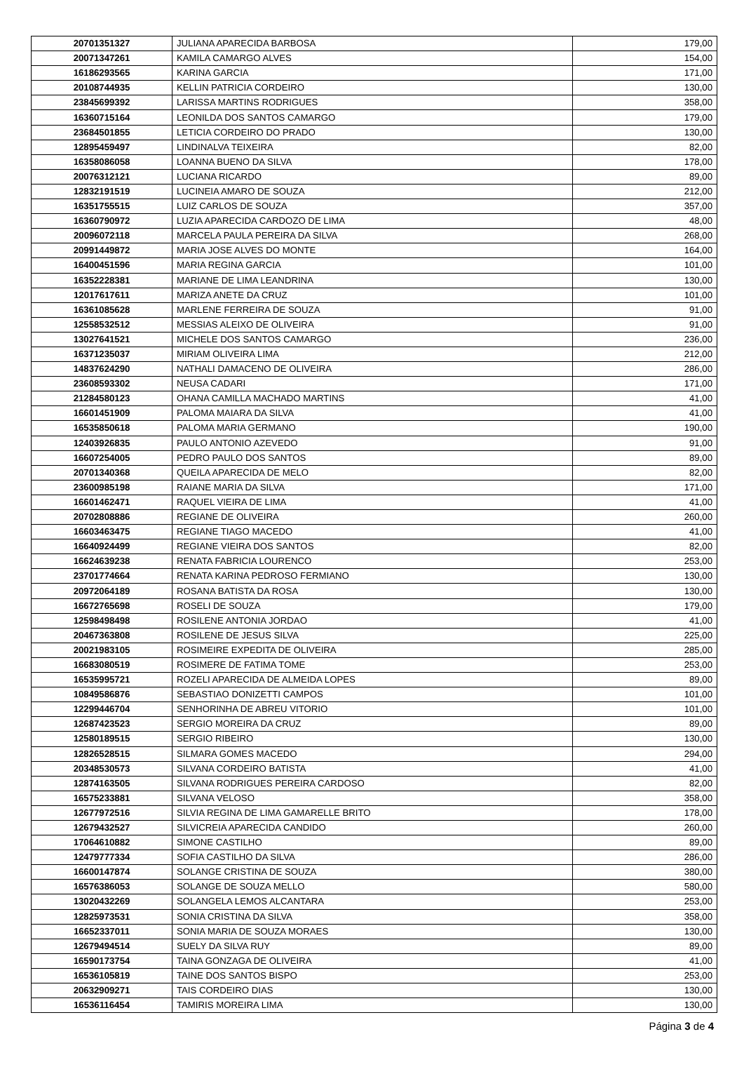| 20701351327 | JULIANA APARECIDA BARBOSA | 179,00 |
| 20071347261 | KAMILA CAMARGO ALVES | 154,00 |
| 16186293565 | KARINA GARCIA | 171,00 |
| 20108744935 | KELLIN PATRICIA CORDEIRO | 130,00 |
| 23845699392 | LARISSA MARTINS RODRIGUES | 358,00 |
| 16360715164 | LEONILDA DOS SANTOS CAMARGO | 179,00 |
| 23684501855 | LETICIA CORDEIRO DO PRADO | 130,00 |
| 12895459497 | LINDINALVA TEIXEIRA | 82,00 |
| 16358086058 | LOANNA BUENO DA SILVA | 178,00 |
| 20076312121 | LUCIANA RICARDO | 89,00 |
| 12832191519 | LUCINEIA AMARO DE SOUZA | 212,00 |
| 16351755515 | LUIZ CARLOS DE SOUZA | 357,00 |
| 16360790972 | LUZIA APARECIDA CARDOZO DE LIMA | 48,00 |
| 20096072118 | MARCELA PAULA PEREIRA DA SILVA | 268,00 |
| 20991449872 | MARIA JOSE ALVES DO MONTE | 164,00 |
| 16400451596 | MARIA REGINA GARCIA | 101,00 |
| 16352228381 | MARIANE DE LIMA LEANDRINA | 130,00 |
| 12017617611 | MARIZA ANETE DA CRUZ | 101,00 |
| 16361085628 | MARLENE FERREIRA DE SOUZA | 91,00 |
| 12558532512 | MESSIAS ALEIXO DE OLIVEIRA | 91,00 |
| 13027641521 | MICHELE DOS SANTOS CAMARGO | 236,00 |
| 16371235037 | MIRIAM OLIVEIRA LIMA | 212,00 |
| 14837624290 | NATHALI DAMACENO DE OLIVEIRA | 286,00 |
| 23608593302 | NEUSA CADARI | 171,00 |
| 21284580123 | OHANA CAMILLA MACHADO MARTINS | 41,00 |
| 16601451909 | PALOMA MAIARA DA SILVA | 41,00 |
| 16535850618 | PALOMA MARIA GERMANO | 190,00 |
| 12403926835 | PAULO ANTONIO AZEVEDO | 91,00 |
| 16607254005 | PEDRO PAULO DOS SANTOS | 89,00 |
| 20701340368 | QUEILA APARECIDA DE MELO | 82,00 |
| 23600985198 | RAIANE MARIA DA SILVA | 171,00 |
| 16601462471 | RAQUEL VIEIRA DE LIMA | 41,00 |
| 20702808886 | REGIANE DE OLIVEIRA | 260,00 |
| 16603463475 | REGIANE TIAGO MACEDO | 41,00 |
| 16640924499 | REGIANE VIEIRA DOS SANTOS | 82,00 |
| 16624639238 | RENATA FABRICIA LOURENCO | 253,00 |
| 23701774664 | RENATA KARINA PEDROSO FERMIANO | 130,00 |
| 20972064189 | ROSANA BATISTA DA ROSA | 130,00 |
| 16672765698 | ROSELI DE SOUZA | 179,00 |
| 12598498498 | ROSILENE ANTONIA JORDAO | 41,00 |
| 20467363808 | ROSILENE DE JESUS SILVA | 225,00 |
| 20021983105 | ROSIMEIRE EXPEDITA DE OLIVEIRA | 285,00 |
| 16683080519 | ROSIMERE DE FATIMA TOME | 253,00 |
| 16535995721 | ROZELI APARECIDA DE ALMEIDA LOPES | 89,00 |
| 10849586876 | SEBASTIAO DONIZETTI CAMPOS | 101,00 |
| 12299446704 | SENHORINHA DE ABREU VITORIO | 101,00 |
| 12687423523 | SERGIO MOREIRA DA CRUZ | 89,00 |
| 12580189515 | SERGIO RIBEIRO | 130,00 |
| 12826528515 | SILMARA GOMES MACEDO | 294,00 |
| 20348530573 | SILVANA CORDEIRO BATISTA | 41,00 |
| 12874163505 | SILVANA RODRIGUES PEREIRA CARDOSO | 82,00 |
| 16575233881 | SILVANA VELOSO | 358,00 |
| 12677972516 | SILVIA REGINA DE LIMA GAMARELLE BRITO | 178,00 |
| 12679432527 | SILVICREIA APARECIDA CANDIDO | 260,00 |
| 17064610882 | SIMONE CASTILHO | 89,00 |
| 12479777334 | SOFIA CASTILHO DA SILVA | 286,00 |
| 16600147874 | SOLANGE CRISTINA DE SOUZA | 380,00 |
| 16576386053 | SOLANGE DE SOUZA MELLO | 580,00 |
| 13020432269 | SOLANGELA LEMOS ALCANTARA | 253,00 |
| 12825973531 | SONIA CRISTINA DA SILVA | 358,00 |
| 16652337011 | SONIA MARIA DE SOUZA MORAES | 130,00 |
| 12679494514 | SUELY DA SILVA RUY | 89,00 |
| 16590173754 | TAINA GONZAGA DE OLIVEIRA | 41,00 |
| 16536105819 | TAINE DOS SANTOS BISPO | 253,00 |
| 20632909271 | TAIS CORDEIRO DIAS | 130,00 |
| 16536116454 | TAMIRIS MOREIRA LIMA | 130,00 |
Página 3 de 4